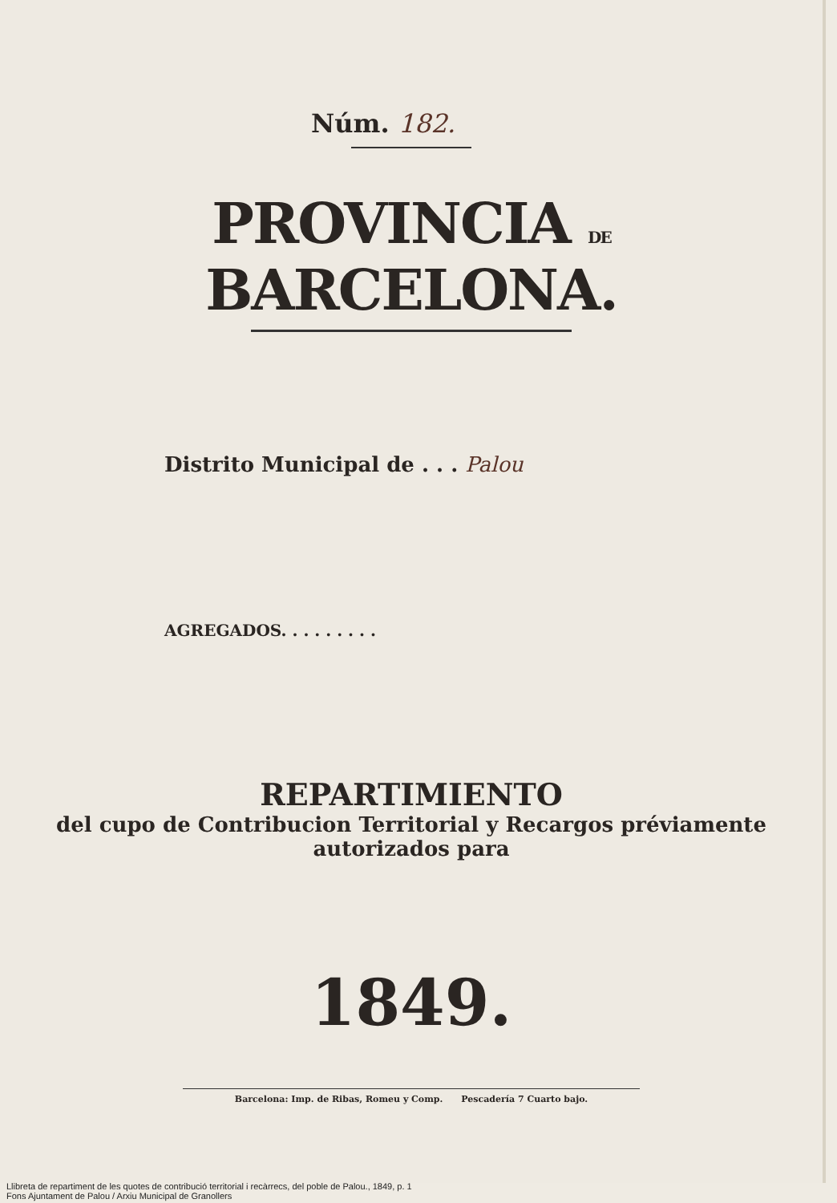Núm. 182.
PROVINCIA DE BARCELONA.
Distrito Municipal de . . . Palou
AGREGADOS. . . . . . . . .
REPARTIMIENTO
del cupo de Contribucion Territorial y Recargos préviamente
autorizados para
1849.
Barcelona: Imp. de Ribas, Romeu y Comp. Pescadería 7 Cuarto bajo.
Llibreta de repartiment de les quotes de contribució territorial i recàrrecs, del poble de Palou., 1849, p. 1
Fons Ajuntament de Palou / Arxiu Municipal de Granollers